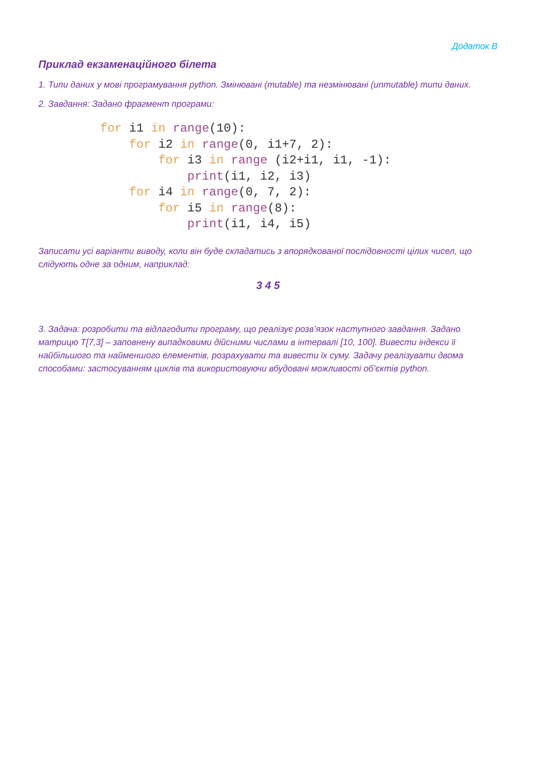Додаток В
Приклад екзаменаційного білета
1. Типи даних у мові програмування python. Змінювані (mutable) та незмінювані (unmutable) типи двних.
2. Завдання: Задано фрагмент програми:
for i1 in range(10):
    for i2 in range(0, i1+7, 2):
        for i3 in range (i2+i1, i1, -1):
            print(i1, i2, i3)
    for i4 in range(0, 7, 2):
        for i5 in range(8):
            print(i1, i4, i5)
Записати усі варіанти виводу, коли він буде складатись з впорядкованої послідовності цілих чисел, що слідують одне за одним, наприклад:
3 4 5
3. Задача: розробити та відлагодити програму, що реалізує розв’язок наступного завдання. Задано матрицю T[7,3] – заповнену випадковими дійсними числами в інтервалі [10, 100]. Вивести індекси її найбільшого та найменшого елементів, розрахувати та вивести їх суму. Задачу реалізувати двома способами: застосуванням циклів та використовуючи вбудовані можливості об’єктів python.